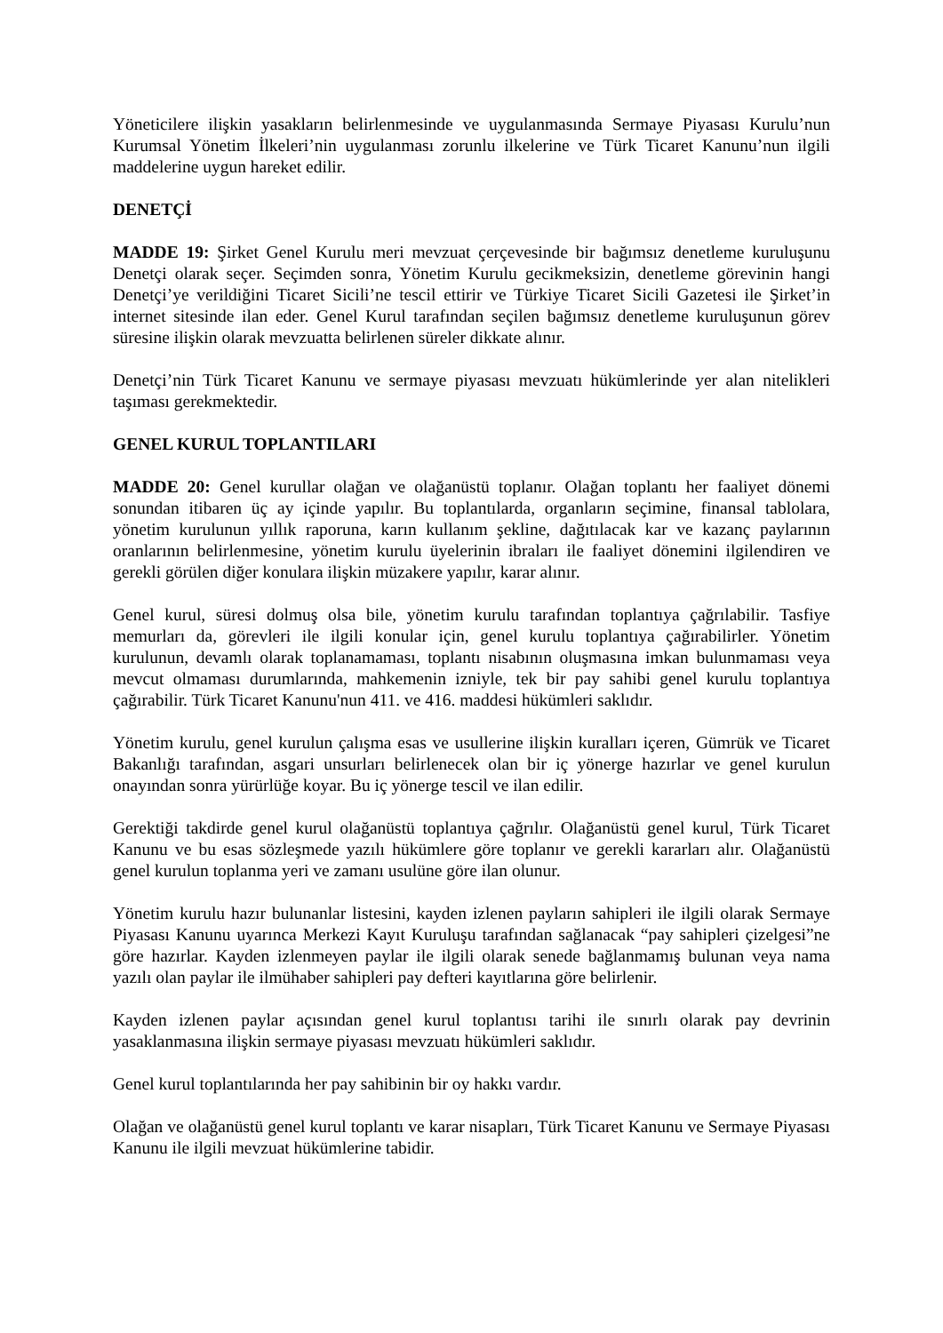Yöneticilere ilişkin yasakların belirlenmesinde ve uygulanmasında Sermaye Piyasası Kurulu’nun Kurumsal Yönetim İlkeleri’nin uygulanması zorunlu ilkelerine ve Türk Ticaret Kanunu’nun ilgili maddelerine uygun hareket edilir.
DENETÇİ
MADDE 19: Şirket Genel Kurulu meri mevzuat çerçevesinde bir bağımsız denetleme kuruluşunu Denetçi olarak seçer. Seçimden sonra, Yönetim Kurulu gecikmeksizin, denetleme görevinin hangi Denetçi’ye verildiğini Ticaret Sicili’ne tescil ettirir ve Türkiye Ticaret Sicili Gazetesi ile Şirket’in internet sitesinde ilan eder. Genel Kurul tarafından seçilen bağımsız denetleme kuruluşunun görev süresine ilişkin olarak mevzuatta belirlenen süreler dikkate alınır.
Denetçi’nin Türk Ticaret Kanunu ve sermaye piyasası mevzuatı hükümlerinde yer alan nitelikleri taşıması gerekmektedir.
GENEL KURUL TOPLANTILARI
MADDE 20: Genel kurullar olağan ve olağanüstü toplanır. Olağan toplantı her faaliyet dönemi sonundan itibaren üç ay içinde yapılır. Bu toplantılarda, organların seçimine, finansal tablolara, yönetim kurulunun yıllık raporuna, karın kullanım şekline, dağıtılacak kar ve kazanç paylarının oranlarının belirlenmesine, yönetim kurulu üyelerinin ibraları ile faaliyet dönemini ilgilendiren ve gerekli görülen diğer konulara ilişkin müzakere yapılır, karar alınır.
Genel kurul, süresi dolmuş olsa bile, yönetim kurulu tarafından toplantıya çağrılabilir. Tasfiye memurları da, görevleri ile ilgili konular için, genel kurulu toplantıya çağırabilirler. Yönetim kurulunun, devamlı olarak toplanamaması, toplantı nisabının oluşmasına imkan bulunmaması veya mevcut olmaması durumlarında, mahkemenin izniyle, tek bir pay sahibi genel kurulu toplantıya çağırabilir. Türk Ticaret Kanunu'nun 411. ve 416. maddesi hükümleri saklıdır.
Yönetim kurulu, genel kurulun çalışma esas ve usullerine ilişkin kuralları içeren, Gümrük ve Ticaret Bakanlığı tarafından, asgari unsurları belirlenecek olan bir iç yönerge hazırlar ve genel kurulun onayından sonra yürürlüğe koyar. Bu iç yönerge tescil ve ilan edilir.
Gerektiği takdirde genel kurul olağanüstü toplantıya çağrılır. Olağanüstü genel kurul, Türk Ticaret Kanunu ve bu esas sözleşmede yazılı hükümlere göre toplanır ve gerekli kararları alır. Olağanüstü genel kurulun toplanma yeri ve zamanı usulüne göre ilan olunur.
Yönetim kurulu hazır bulunanlar listesini, kayden izlenen payların sahipleri ile ilgili olarak Sermaye Piyasası Kanunu uyarınca Merkezi Kayıt Kuruluşu tarafından sağlanacak “pay sahipleri çizelgesi”ne göre hazırlar. Kayden izlenmeyen paylar ile ilgili olarak senede bağlanmamış bulunan veya nama yazılı olan paylar ile ilmühaber sahipleri pay defteri kayıtlarına göre belirlenir.
Kayden izlenen paylar açısından genel kurul toplantısı tarihi ile sınırlı olarak pay devrinin yasaklanmasına ilişkin sermaye piyasası mevzuatı hükümleri saklıdır.
Genel kurul toplantılarında her pay sahibinin bir oy hakkı vardır.
Olağan ve olağanüstü genel kurul toplantı ve karar nisapları, Türk Ticaret Kanunu ve Sermaye Piyasası Kanunu ile ilgili mevzuat hükümlerine tabidir.